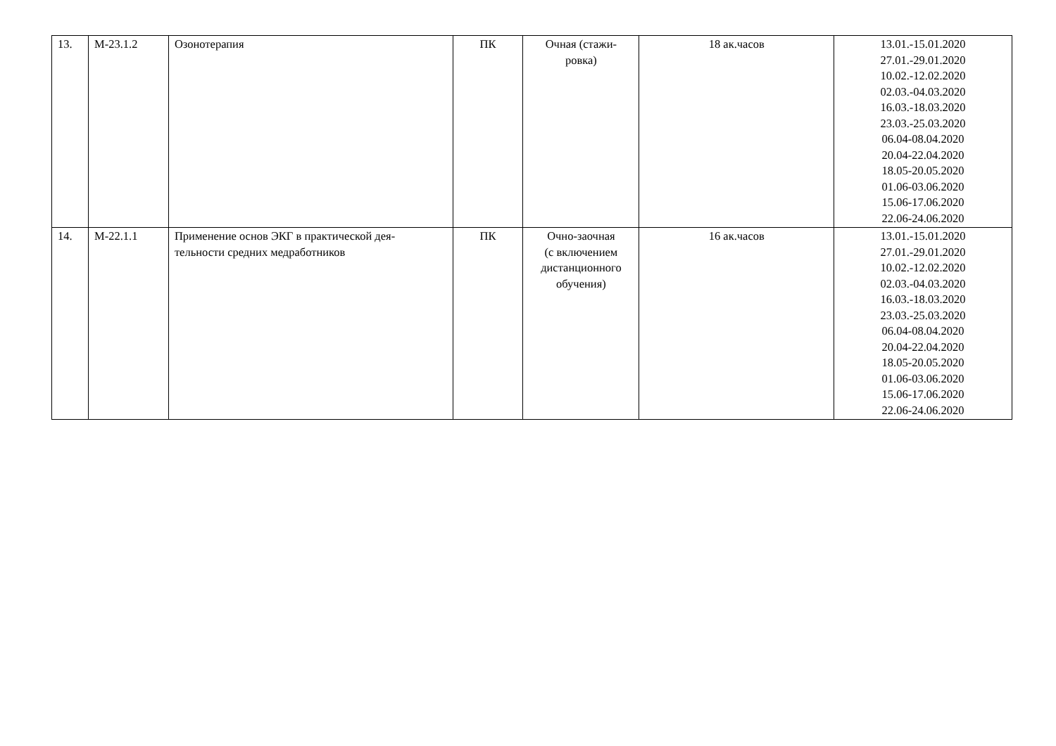| 13. | М-23.1.2 | Озонотерапия | ПК | Очная (стажи- ровка) | 18 ак.часов | 13.01.-15.01.2020 27.01.-29.01.2020 10.02.-12.02.2020 02.03.-04.03.2020 16.03.-18.03.2020 23.03.-25.03.2020 06.04-08.04.2020 20.04-22.04.2020 18.05-20.05.2020 01.06-03.06.2020 15.06-17.06.2020 22.06-24.06.2020 |
| 14. | М-22.1.1 | Применение основ ЭКГ в практической дея- тельности средних медработников | ПК | Очно-заочная (с включением дистанционного обучения) | 16 ак.часов | 13.01.-15.01.2020 27.01.-29.01.2020 10.02.-12.02.2020 02.03.-04.03.2020 16.03.-18.03.2020 23.03.-25.03.2020 06.04-08.04.2020 20.04-22.04.2020 18.05-20.05.2020 01.06-03.06.2020 15.06-17.06.2020 22.06-24.06.2020 |